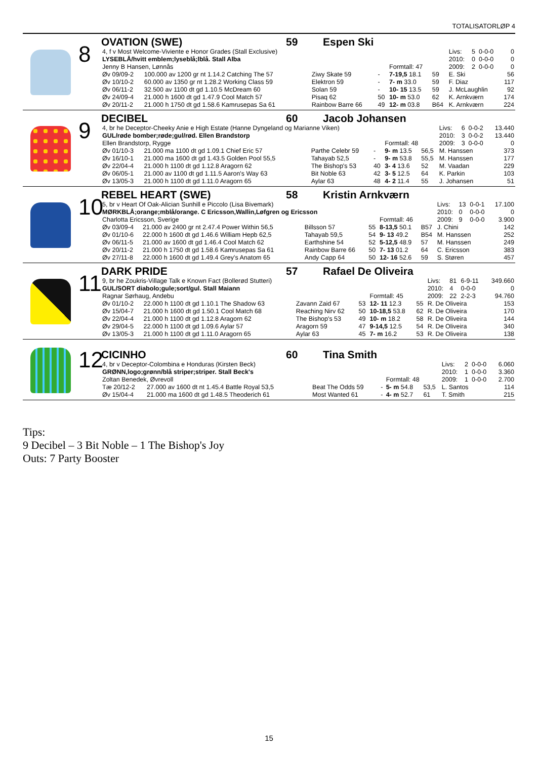TOTALISATORLØP 4
8
OVATION (SWE) 59 Espen Ski
| 4, f v Most Welcome-Viviente e Honor Grades (Stall Exclusive) | | | | | | Livs: | 5 | 0-0-0 | 0 |
| LYSEBLÅ/hvitt emblem;lyseblå;lblå. Stall Alba | | | | | | 2010: | 0 | 0-0-0 | 0 |
| Jenny B Hansen, Lønnås | | | | Formtall: 47 | | 2009: | 2 | 0-0-0 | 0 |
| Øv 09/09-2 | 100.000 av 1200 gr nt 1.14.2 Catching The 57 | Ziwy Skate 59 | - | 7-19,5 18.1 | 59 | E. Ski | | | 56 |
| Øv 10/10-2 | 60.000 av 1350 gr nt 1.28.2 Working Class 59 | Elektron 59 | - | 7- m 33.0 | 59 | F. Diaz | | | 117 |
| Øv 06/11-2 | 32.500 av 1100 dt gd 1.10.5 McDream 60 | Solan 59 | - | 10- 15 13.5 | 59 | J. McLaughlin | | | 92 |
| Øv 24/09-4 | 21.000 h 1600 dt gd 1.47.9 Cool Match 57 | Pisaq 62 | 50 | 10- m 53.0 | 62 | K. Arnkværn | | | 174 |
| Øv 20/11-2 | 21.000 h 1750 dt gd 1.58.6 Kamrusepas Sa 61 | Rainbow Barre 66 | 49 | 12- m 03.8 | B64 | K. Arnkværn | | | 224 |
9
DECIBEL 60 Jacob Johansen
| 4, br he Deceptor-Cheeky Anie e High Estate (Hanne Dyngeland og Marianne Viken) | | | | | | Livs: | 6 | 0-0-2 | 13.440 |
| GUL/røde bomber;røde;gul/rød. Ellen Brandstorp | | | | | | 2010: | 3 | 0-0-2 | 13.440 |
| Ellen Brandstorp, Rygge | | | | Formtall: 48 | | 2009: | 3 | 0-0-0 | 0 |
| Øv 01/10-3 | 21.000 ma 1100 dt gd 1.09.1 Chief Eric 57 | Parthe Celebr 59 | - | 9- m 13.5 | 56,5 | M. Hanssen | | | 373 |
| Øv 16/10-1 | 21.000 ma 1600 dt gd 1.43.5 Golden Pool 55,5 | Tahayab 52,5 | - | 9- m 53.8 | 55,5 | M. Hanssen | | | 177 |
| Øv 22/04-4 | 21.000 h 1100 dt gd 1.12.8 Aragorn 62 | The Bishop's 53 | 40 | 3- 4 13.6 | 52 | M. Vaadan | | | 229 |
| Øv 06/05-1 | 21.000 av 1100 dt gd 1.11.5 Aaron's Way 63 | Bit Noble 63 | 42 | 3- 5 12.5 | 64 | K. Parkin | | | 103 |
| Øv 13/05-3 | 21.000 h 1100 dt gd 1.11.0 Aragorn 65 | Aylar 63 | 48 | 4- 2 11.4 | 55 | J. Johansen | | | 51 |
10
REBEL HEART (SWE) 58 Kristin Arnkværn
| 5, br v Heart Of Oak-Alician Sunhill e Piccolo (Lisa Bivemark) | | | | | | Livs: | 13 | 0-0-1 | 17.100 |
| MØRKBLÅ;orange;mblå/orange. C Ericsson,Wallin,Løfgren og Ericsson | | | | | | 2010: | 0 | 0-0-0 | 0 |
| Charlotta Ericsson, Sverige | | | | Formtall: 46 | | 2009: | 9 | 0-0-0 | 3.900 |
| Øv 03/09-4 | 21.000 av 2400 gr nt 2.47.4 Power Within 56,5 | Billsson 57 | 55 | 8-13,5 50.1 | B57 | J. Chini | | | 142 |
| Øv 01/10-6 | 22.000 h 1600 dt gd 1.46.6 William Hepb 62,5 | Tahayab 59,5 | 54 | 9- 13 49.2 | B54 | M. Hanssen | | | 252 |
| Øv 06/11-5 | 21.000 av 1600 dt gd 1.46.4 Cool Match 62 | Earthshine 54 | 52 | 5-12,5 48.9 | 57 | M. Hanssen | | | 249 |
| Øv 20/11-2 | 21.000 h 1750 dt gd 1.58.6 Kamrusepas Sa 61 | Rainbow Barre 66 | 50 | 7- 13 01.2 | 64 | C. Ericsson | | | 383 |
| Øv 27/11-8 | 22.000 h 1600 dt gd 1.49.4 Grey's Anatom 65 | Andy Capp 64 | 50 | 12- 16 52.6 | 59 | S. Støren | | | 457 |
11
DARK PRIDE 57 Rafael De Oliveira
| 9, br he Zoukris-Village Talk e Known Fact (Bollerød Stutteri) | | | | | | Livs: | 81 | 6-9-11 | 349.660 |
| GUL/SORT diabolo;gule;sort/gul. Stall Maiann | | | | | | 2010: | 4 | 0-0-0 | 0 |
| Ragnar Sørhaug, Andebu | | | | Formtall: 45 | | 2009: | 22 | 2-2-3 | 94.760 |
| Øv 01/10-2 | 22.000 h 1100 dt gd 1.10.1 The Shadow 63 | Zavann Zaid 67 | 53 | 12- 11 12.3 | 55 | R. De Oliveira | | | 153 |
| Øv 15/04-7 | 21.000 h 1600 dt gd 1.50.1 Cool Match 68 | Reaching Nirv 62 | 50 | 10-18,5 53.8 | 62 | R. De Oliveira | | | 170 |
| Øv 22/04-4 | 21.000 h 1100 dt gd 1.12.8 Aragorn 62 | The Bishop's 53 | 49 | 10- m 18.2 | 58 | R. De Oliveira | | | 144 |
| Øv 29/04-5 | 22.000 h 1100 dt gd 1.09.6 Aylar 57 | Aragorn 59 | 47 | 9-14,5 12.5 | 54 | R. De Oliveira | | | 340 |
| Øv 13/05-3 | 21.000 h 1100 dt gd 1.11.0 Aragorn 65 | Aylar 63 | 45 | 7- m 16.2 | 53 | R. De Oliveira | | | 138 |
12
CICINHO 60 Tina Smith
| 4, br v Deceptor-Colombina e Honduras (Kirsten Beck) | | | | | | Livs: | 2 | 0-0-0 | 6.060 |
| GRØNN,logo;grønn/blå striper;striper. Stall Beck's | | | | | | 2010: | 1 | 0-0-0 | 3.360 |
| Zoltan Benedek, Øvrevoll | | | | Formtall: 48 | | 2009: | 1 | 0-0-0 | 2.700 |
| Tæ 20/12-2 | 27.000 av 1600 dt nt 1.45.4 Battle Royal 53,5 | Beat The Odds 59 | - | 5- m 54.8 | 53,5 | L. Santos | | | 114 |
| Øv 15/04-4 | 21.000 ma 1600 dt gd 1.48.5 Theoderich 61 | Most Wanted 61 | - | 4- m 52.7 | 61 | T. Smith | | | 215 |
Tips:
9 Decibel – 3 Bit Noble – 1 The Bishop's Joy
Outs: 7 Party Booster
15